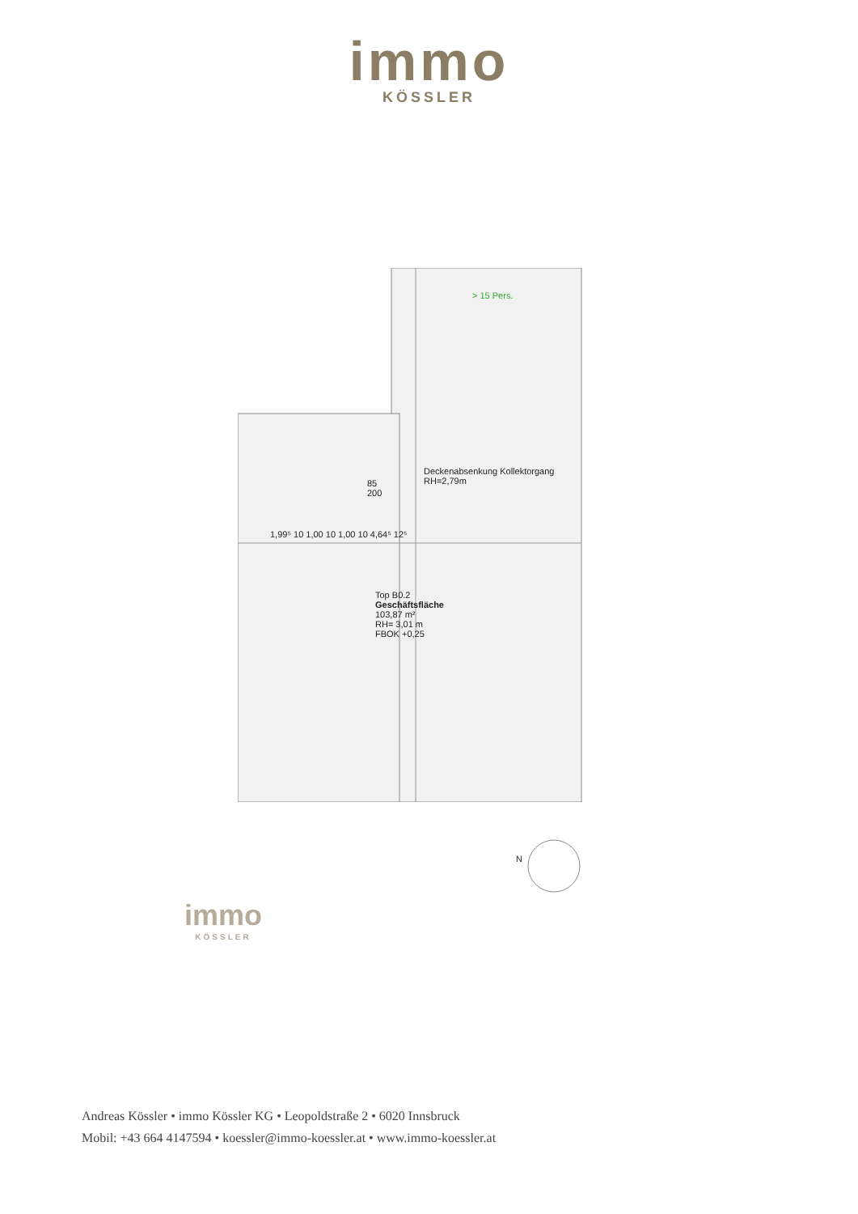immo
KÖSSLER
> 15 Pers.
Deckenabsenkung Kollektorgang
RH=2,79m
Top B0.2
Geschäftsfläche
103,87 m²
RH= 3,01 m
FBOK +0,25
1,99⁵ 10 1,00 10 1,00 10 4,64⁵ 12⁵
85
200
N
immo
KÖSSLER
Andreas Kössler • immo Kössler KG • Leopoldstraße 2 • 6020 Innsbruck
Mobil: +43 664 4147594 • koessler@immo-koessler.at • www.immo-koessler.at